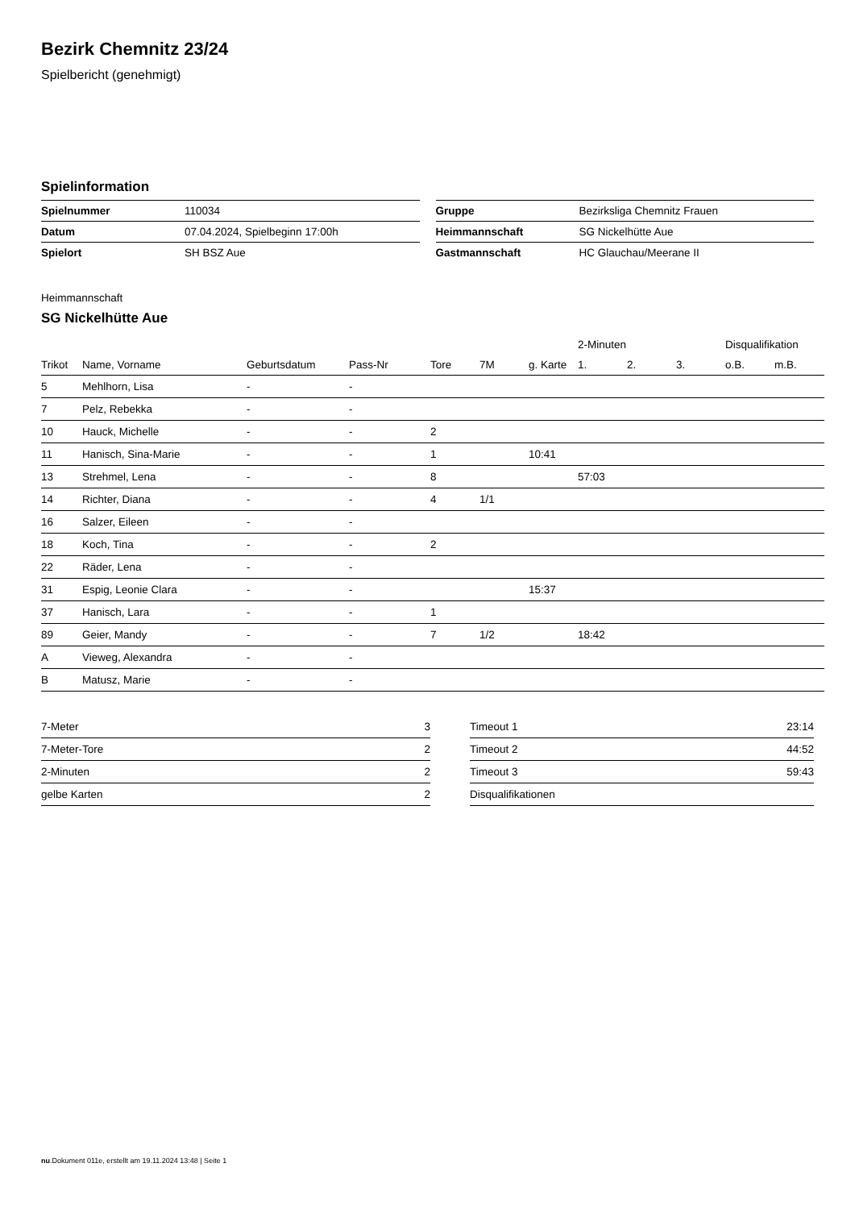Bezirk Chemnitz 23/24
Spielbericht (genehmigt)
Spielinformation
| Spielnummer | 110034 |
| Datum | 07.04.2024, Spielbeginn 17:00h |
| Spielort | SH BSZ Aue |
| Gruppe | Bezirksliga Chemnitz Frauen |
| Heimmannschaft | SG Nickelhütte Aue |
| Gastmannschaft | HC Glauchau/Meerane II |
Heimmannschaft
SG Nickelhütte Aue
| | | | | | | | 2-Minuten | | | Disqualifikation | |
| --- | --- | --- | --- | --- | --- | --- | --- | --- | --- | --- | --- |
| Trikot | Name, Vorname | Geburtsdatum | Pass-Nr | Tore | 7M | g. Karte | 1. | 2. | 3. | o.B. | m.B. |
| 5 | Mehlhorn, Lisa | - | - | | | | | | | | |
| 7 | Pelz, Rebekka | - | - | | | | | | | | |
| 10 | Hauck, Michelle | - | - | 2 | | | | | | | |
| 11 | Hanisch, Sina-Marie | - | - | 1 | | 10:41 | | | | | |
| 13 | Strehmel, Lena | - | - | 8 | | | 57:03 | | | | |
| 14 | Richter, Diana | - | - | 4 | 1/1 | | | | | | |
| 16 | Salzer, Eileen | - | - | | | | | | | | |
| 18 | Koch, Tina | - | - | 2 | | | | | | | |
| 22 | Räder, Lena | - | - | | | | | | | | |
| 31 | Espig, Leonie Clara | - | - | | | 15:37 | | | | | |
| 37 | Hanisch, Lara | - | - | 1 | | | | | | | |
| 89 | Geier, Mandy | - | - | 7 | 1/2 | | 18:42 | | | | |
| A | Vieweg, Alexandra | - | - | | | | | | | | |
| B | Matusz, Marie | - | - | | | | | | | | |
| 7-Meter | 3 |
| 7-Meter-Tore | 2 |
| 2-Minuten | 2 |
| gelbe Karten | 2 |
| Timeout 1 | 23:14 |
| Timeout 2 | 44:52 |
| Timeout 3 | 59:43 |
| Disqualifikationen | |
nu.Dokument 011e, erstellt am 19.11.2024 13:48 | Seite 1